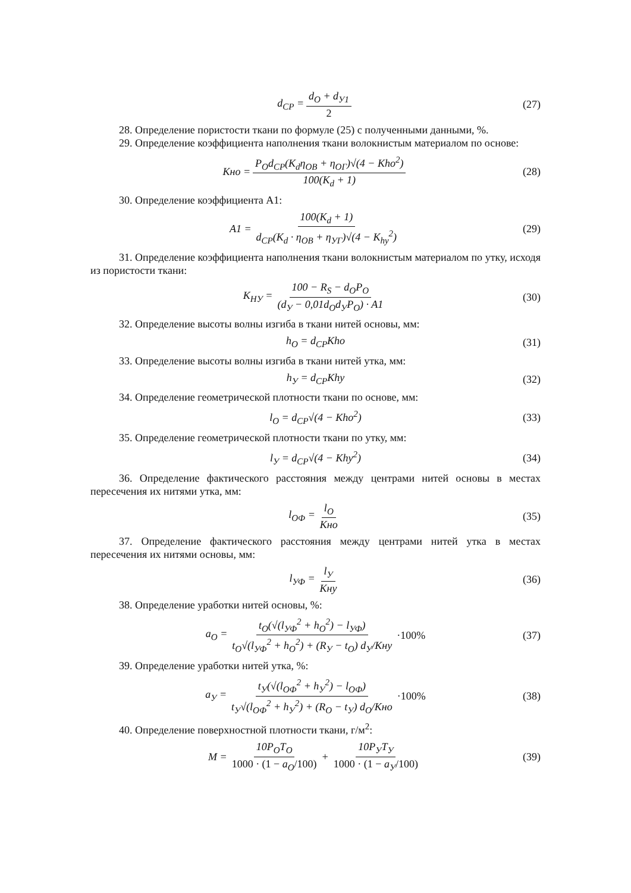d<sub>CP</sub> = d<sub>O</sub> + d<sub>У1</sub> 2 (27)
28. Определение пористости ткани по формуле (25) с полученными данными, %.
29. Определение коэффициента наполнения ткани волокнистым материалом по основе:
Кно = P<sub>O</sub>d<sub>CP</sub>(K<sub>d</sub>η<sub>OB</sub> + η<sub>OГ</sub>)√(4 − Kho<sup>2</sup>) 100(K<sub>d</sub> + 1) (28)
30. Определение коэффициента А1:
A1 = 100(K<sub>d</sub> + 1) d<sub>CP</sub>(K<sub>d</sub> · η<sub>OB</sub> + η<sub>УГ</sub>)√(4 − K<sub>hy</sub><sup>2</sup>) (29)
31. Определение коэффициента наполнения ткани волокнистым материалом по утку, исходя из пористости ткани:
K<sub>НУ</sub> = 100 − R<sub>S</sub> − d<sub>O</sub>P<sub>O</sub> (d<sub>У</sub> − 0,01d<sub>O</sub>d<sub>У</sub>P<sub>O</sub>) · A1 (30)
32. Определение высоты волны изгиба в ткани нитей основы, мм:
h<sub>O</sub> = d<sub>CP</sub>Kho (31)
33. Определение высоты волны изгиба в ткани нитей утка, мм:
h<sub>У</sub> = d<sub>CP</sub>Khy (32)
34. Определение геометрической плотности ткани по основе, мм:
l<sub>O</sub> = d<sub>CP</sub>√(4 − Kho<sup>2</sup>) (33)
35. Определение геометрической плотности ткани по утку, мм:
l<sub>У</sub> = d<sub>CP</sub>√(4 − Khy<sup>2</sup>) (34)
36. Определение фактического расстояния между центрами нитей основы в местах пересечения их нитями утка, мм:
l<sub>OФ</sub> = l<sub>O</sub> Кно (35)
37. Определение фактического расстояния между центрами нитей утка в местах пересечения их нитями основы, мм:
l<sub>УФ</sub> = l<sub>У</sub> Кну (36)
38. Определение уработки нитей основы, %:
a<sub>O</sub> = t<sub>O</sub>(√(l<sub>УФ</sub><sup>2</sup> + h<sub>O</sub><sup>2</sup>) − l<sub>УФ</sub>) t<sub>O</sub>√(l<sub>УФ</sub><sup>2</sup> + h<sub>O</sub><sup>2</sup>) + (R<sub>У</sub> − t<sub>O</sub>) d<sub>У</sub>/Кну ·100% (37)
39. Определение уработки нитей утка, %:
a<sub>У</sub> = t<sub>У</sub>(√(l<sub>OФ</sub><sup>2</sup> + h<sub>У</sub><sup>2</sup>) − l<sub>OФ</sub>) t<sub>У</sub>√(l<sub>OФ</sub><sup>2</sup> + h<sub>У</sub><sup>2</sup>) + (R<sub>O</sub> − t<sub>У</sub>) d<sub>O</sub>/Кно ·100% (38)
40. Определение поверхностной плотности ткани, г/м<sup>2</sup>:
M = 10P<sub>O</sub>T<sub>O</sub> 1000 · (1 − a<sub>O</sub>/100) + 10P<sub>У</sub>T<sub>У</sub> 1000 · (1 − a<sub>У</sub>/100) (39)